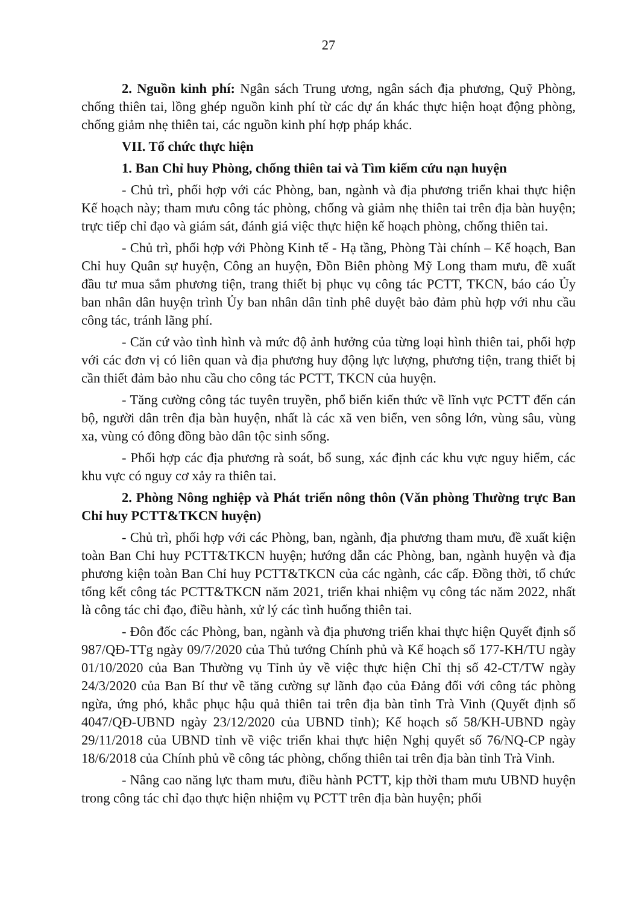27
2. Nguồn kinh phí: Ngân sách Trung ương, ngân sách địa phương, Quỹ Phòng, chống thiên tai, lồng ghép nguồn kinh phí từ các dự án khác thực hiện hoạt động phòng, chống giảm nhẹ thiên tai, các nguồn kinh phí hợp pháp khác.
VII. Tổ chức thực hiện
1. Ban Chỉ huy Phòng, chống thiên tai và Tìm kiếm cứu nạn huyện
- Chủ trì, phối hợp với các Phòng, ban, ngành và địa phương triển khai thực hiện Kế hoạch này; tham mưu công tác phòng, chống và giảm nhẹ thiên tai trên địa bàn huyện; trực tiếp chỉ đạo và giám sát, đánh giá việc thực hiện kế hoạch phòng, chống thiên tai.
- Chủ trì, phối hợp với Phòng Kinh tế - Hạ tầng, Phòng Tài chính – Kế hoạch, Ban Chỉ huy Quân sự huyện, Công an huyện, Đồn Biên phòng Mỹ Long tham mưu, đề xuất đầu tư mua sắm phương tiện, trang thiết bị phục vụ công tác PCTT, TKCN, báo cáo Ủy ban nhân dân huyện trình Ủy ban nhân dân tỉnh phê duyệt bảo đảm phù hợp với nhu cầu công tác, tránh lãng phí.
- Căn cứ vào tình hình và mức độ ảnh hưởng của từng loại hình thiên tai, phối hợp với các đơn vị có liên quan và địa phương huy động lực lượng, phương tiện, trang thiết bị cần thiết đảm bảo nhu cầu cho công tác PCTT, TKCN của huyện.
- Tăng cường công tác tuyên truyền, phổ biến kiến thức về lĩnh vực PCTT đến cán bộ, người dân trên địa bàn huyện, nhất là các xã ven biển, ven sông lớn, vùng sâu, vùng xa, vùng có đông đồng bào dân tộc sinh sống.
- Phối hợp các địa phương rà soát, bổ sung, xác định các khu vực nguy hiểm, các khu vực có nguy cơ xảy ra thiên tai.
2. Phòng Nông nghiệp và Phát triển nông thôn (Văn phòng Thường trực Ban Chỉ huy PCTT&TKCN huyện)
- Chủ trì, phối hợp với các Phòng, ban, ngành, địa phương tham mưu, đề xuất kiện toàn Ban Chỉ huy PCTT&TKCN huyện; hướng dẫn các Phòng, ban, ngành huyện và địa phương kiện toàn Ban Chỉ huy PCTT&TKCN của các ngành, các cấp. Đồng thời, tổ chức tổng kết công tác PCTT&TKCN năm 2021, triển khai nhiệm vụ công tác năm 2022, nhất là công tác chỉ đạo, điều hành, xử lý các tình huống thiên tai.
- Đôn đốc các Phòng, ban, ngành và địa phương triển khai thực hiện Quyết định số 987/QĐ-TTg ngày 09/7/2020 của Thủ tướng Chính phủ và Kế hoạch số 177-KH/TU ngày 01/10/2020 của Ban Thường vụ Tỉnh ủy về việc thực hiện Chỉ thị số 42-CT/TW ngày 24/3/2020 của Ban Bí thư về tăng cường sự lãnh đạo của Đảng đối với công tác phòng ngừa, ứng phó, khắc phục hậu quả thiên tai trên địa bàn tỉnh Trà Vinh (Quyết định số 4047/QĐ-UBND ngày 23/12/2020 của UBND tỉnh); Kế hoạch số 58/KH-UBND ngày 29/11/2018 của UBND tỉnh về việc triển khai thực hiện Nghị quyết số 76/NQ-CP ngày 18/6/2018 của Chính phủ về công tác phòng, chống thiên tai trên địa bàn tỉnh Trà Vinh.
- Nâng cao năng lực tham mưu, điều hành PCTT, kịp thời tham mưu UBND huyện trong công tác chỉ đạo thực hiện nhiệm vụ PCTT trên địa bàn huyện; phối